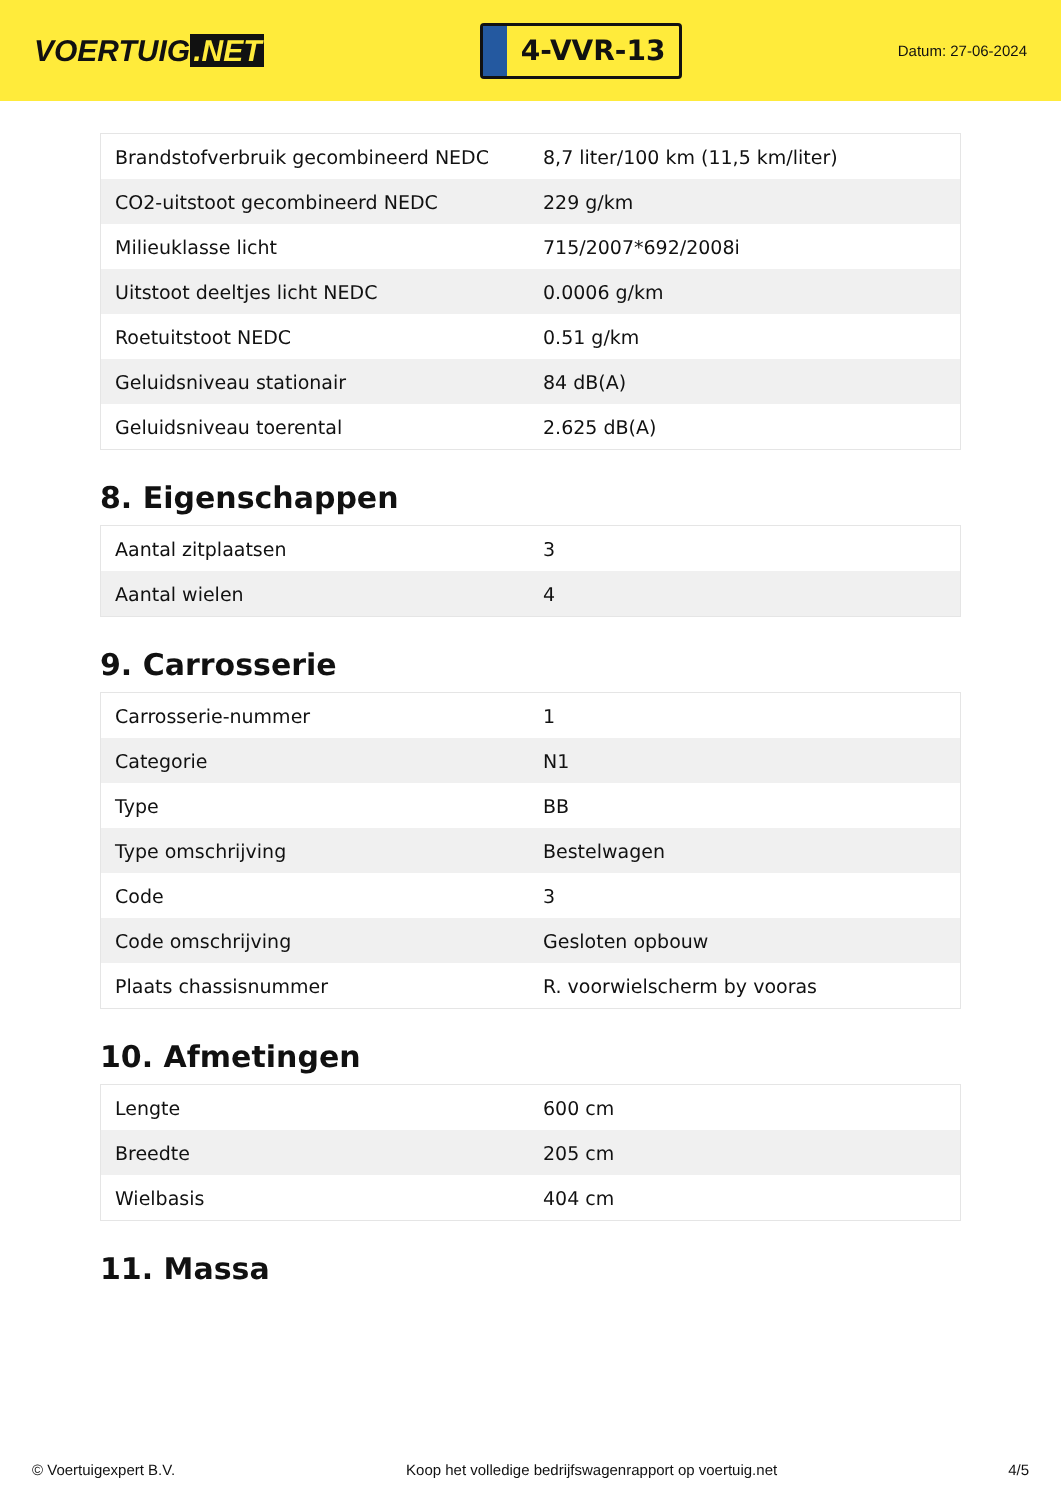VOERTUIG.NET
4-VVR-13
Datum: 27-06-2024
| Brandstofverbruik gecombineerd NEDC | 8,7 liter/100 km (11,5 km/liter) |
| CO2-uitstoot gecombineerd NEDC | 229 g/km |
| Milieuklasse licht | 715/2007*692/2008i |
| Uitstoot deeltjes licht NEDC | 0.0006 g/km |
| Roetuitstoot NEDC | 0.51 g/km |
| Geluidsniveau stationair | 84 dB(A) |
| Geluidsniveau toerental | 2.625 dB(A) |
8. Eigenschappen
| Aantal zitplaatsen | 3 |
| Aantal wielen | 4 |
9. Carrosserie
| Carrosserie-nummer | 1 |
| Categorie | N1 |
| Type | BB |
| Type omschrijving | Bestelwagen |
| Code | 3 |
| Code omschrijving | Gesloten opbouw |
| Plaats chassisnummer | R. voorwielscherm by vooras |
10. Afmetingen
| Lengte | 600 cm |
| Breedte | 205 cm |
| Wielbasis | 404 cm |
11. Massa
© Voertuigexpert B.V. Koop het volledige bedrijfswagenrapport op voertuig.net 4/5